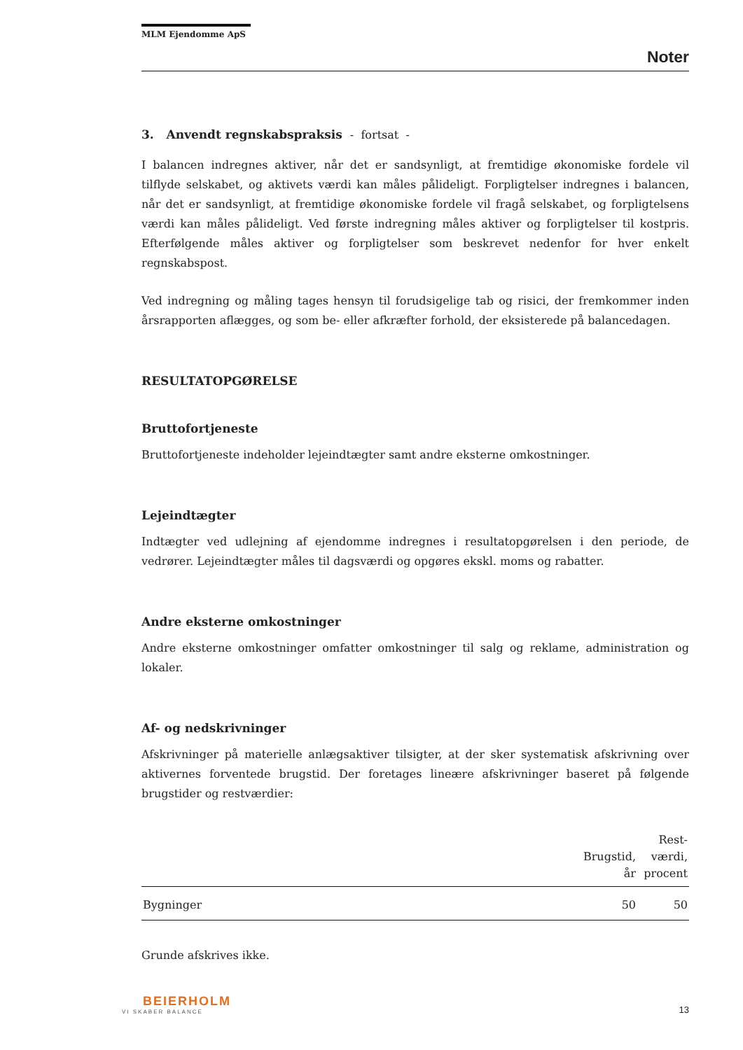MLM Ejendomme ApS
Noter
3. Anvendt regnskabspraksis - fortsat -
I balancen indregnes aktiver, når det er sandsynligt, at fremtidige økonomiske fordele vil tilflyde selskabet, og aktivets værdi kan måles pålideligt. Forpligtelser indregnes i balancen, når det er sandsynligt, at fremtidige økonomiske fordele vil fragå selskabet, og forpligtelsens værdi kan måles pålideligt. Ved første indregning måles aktiver og forpligtelser til kostpris. Efterfølgende måles aktiver og forpligtelser som beskrevet nedenfor for hver enkelt regnskabspost.
Ved indregning og måling tages hensyn til forudsigelige tab og risici, der fremkommer inden årsrapporten aflægges, og som be- eller afkræfter forhold, der eksisterede på balancedagen.
RESULTATOPGØRELSE
Bruttofortjeneste
Bruttofortjeneste indeholder lejeindtægter samt andre eksterne omkostninger.
Lejeindtægter
Indtægter ved udlejning af ejendomme indregnes i resultatopgørelsen i den periode, de vedrører. Lejeindtægter måles til dagsværdi og opgøres ekskl. moms og rabatter.
Andre eksterne omkostninger
Andre eksterne omkostninger omfatter omkostninger til salg og reklame, administration og lokaler.
Af- og nedskrivninger
Afskrivninger på materielle anlægsaktiver tilsigter, at der sker systematisk afskrivning over aktivernes forventede brugstid. Der foretages lineære afskrivninger baseret på følgende brugstider og restværdier:
| | Brugstid, år | Rest- værdi, procent |
| --- | --- | --- |
| Bygninger | 50 | 50 |
Grunde afskrives ikke.
BEIERHOLM
VI SKABER BALANCE
13